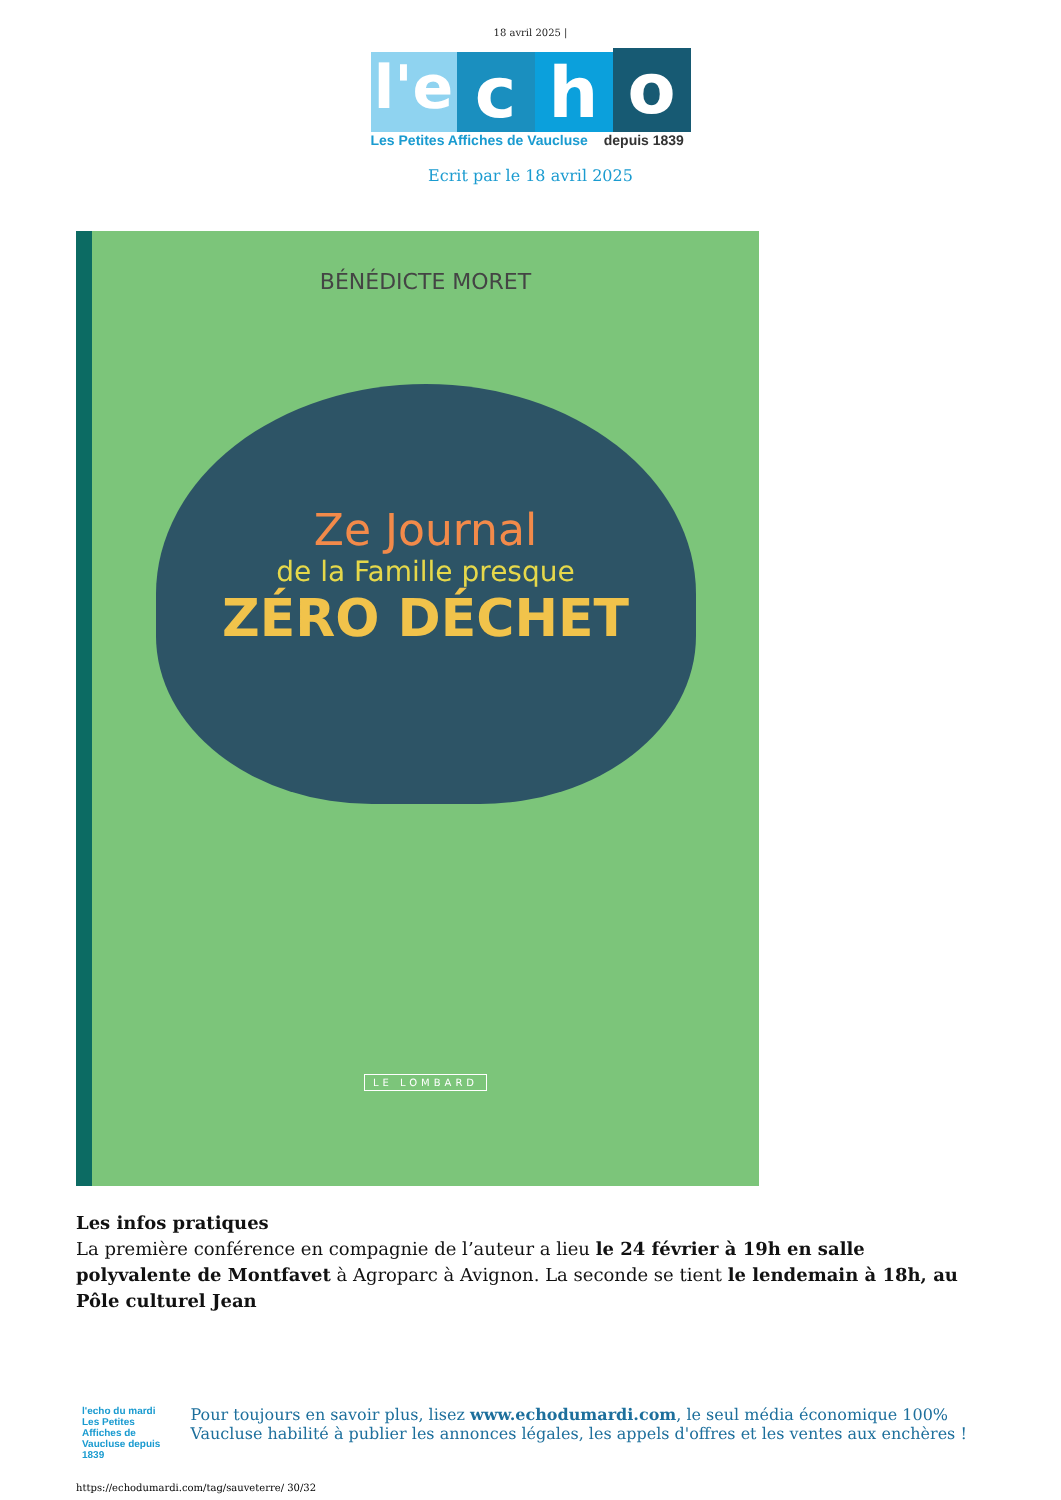18 avril 2025 |
l'e c h o
Les Petites Affiches de Vaucluse depuis 1839
Ecrit par le 18 avril 2025
BÉNÉDICTE MORET
Ze Journal
de la Famille presque
ZÉRO DÉCHET
LE LOMBARD
Les infos pratiques
La première conférence en compagnie de l’auteur a lieu le 24 février à 19h en salle polyvalente de Montfavet à Agroparc à Avignon. La seconde se tient le lendemain à 18h, au Pôle culturel Jean
l'echo du mardi
Les Petites Affiches de Vaucluse depuis 1839
Pour toujours en savoir plus, lisez www.echodumardi.com, le seul média économique 100% Vaucluse habilité à publier les annonces légales, les appels d'offres et les ventes aux enchères !
https://echodumardi.com/tag/sauveterre/ 30/32